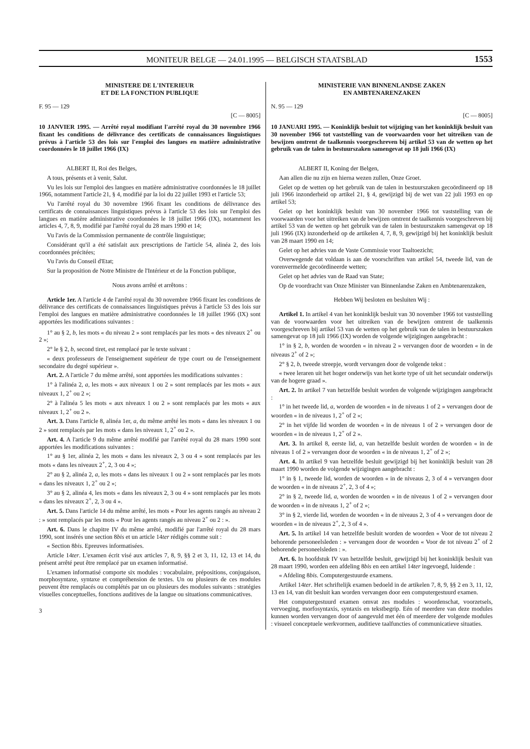MONITEUR BELGE — 24.01.1995 — BELGISCH STAATSBLAD 1553
MINISTERE DE L'INTERIEUR
ET DE LA FONCTION PUBLIQUE
F. 95 — 129
[C — 8005]
10 JANVIER 1995. — Arrêté royal modifiant l'arrêté royal du 30 novembre 1966 fixant les conditions de délivrance des certificats de connaissances linguistiques prévus à l'article 53 des lois sur l'emploi des langues en matière administrative coordonnées le 18 juillet 1966 (IX)
ALBERT II, Roi des Belges,
A tous, présents et à venir, Salut.
Vu les lois sur l'emploi des langues en matière administrative coordonnées le 18 juillet 1966, notamment l'article 21, § 4, modifié par la loi du 22 juillet 1993 et l'article 53;
Vu l'arrêté royal du 30 novembre 1966 fixant les conditions de délivrance des certificats de connaissances linguistiques prévus à l'article 53 des lois sur l'emploi des langues en matière administrative coordonnées le 18 juillet 1966 (IX), notamment les articles 4, 7, 8, 9, modifié par l'arrêté royal du 28 mars 1990 et 14;
Vu l'avis de la Commission permanente de contrôle linguistique;
Considérant qu'il a été satisfait aux prescriptions de l'article 54, alinéa 2, des lois coordonnées précitées;
Vu l'avis du Conseil d'Etat;
Sur la proposition de Notre Ministre de l'Intérieur et de la Fonction publique,
Nous avons arrêté et arrêtons :
Article 1er. A l'article 4 de l'arrêté royal du 30 novembre 1966 fixant les conditions de délivrance des certificats de connaissances linguistiques prévus à l'article 53 des lois sur l'emploi des langues en matière administrative coordonnées le 18 juillet 1966 (IX) sont apportées les modifications suivantes :
1° au § 2, b, les mots « du niveau 2 » sont remplacés par les mots « des niveaux 2<sup>+</sup> ou 2 »;
2° le § 2, b, second tiret, est remplacé par le texte suivant :
« deux professeurs de l'enseignement supérieur de type court ou de l'enseignement secondaire du degré supérieur ».
Art. 2. A l'article 7 du même arrêté, sont apportées les modifications suivantes :
1° à l'alinéa 2, a, les mots « aux niveaux 1 ou 2 » sont remplacés par les mots « aux niveaux 1, 2<sup>+</sup> ou 2 »;
2° à l'alinéa 5 les mots « aux niveaux 1 ou 2 » sont remplacés par les mots « aux niveaux 1, 2<sup>+</sup> ou 2 ».
Art. 3. Dans l'article 8, alinéa 1er, a, du même arrêté les mots « dans les niveaux 1 ou 2 » sont remplacés par les mots « dans les niveaux 1, 2<sup>+</sup> ou 2 ».
Art. 4. A l'article 9 du même arrêté modifié par l'arrêté royal du 28 mars 1990 sont apportées les modifications suivantes :
1° au § 1er, alinéa 2, les mots « dans les niveaux 2, 3 ou 4 » sont remplacés par les mots « dans les niveaux 2<sup>+</sup>, 2, 3 ou 4 »;
2° au § 2, alinéa 2, a, les mots « dans les niveaux 1 ou 2 » sont remplacés par les mots « dans les niveaux 1, 2<sup>+</sup> ou 2 »;
3° au § 2, alinéa 4, les mots « dans les niveaux 2, 3 ou 4 » sont remplacés par les mots « dans les niveaux 2<sup>+</sup>, 2, 3 ou 4 ».
Art. 5. Dans l'article 14 du même arrêté, les mots « Pour les agents rangés au niveau 2 : » sont remplacés par les mots « Pour les agents rangés au niveau 2<sup>+</sup> ou 2 : ».
Art. 6. Dans le chapitre IV du même arrêté, modifié par l'arrêté royal du 28 mars 1990, sont insérés une section 8bis et un article 14ter rédigés comme suit :
« Section 8bis. Epreuves informatisées.
Article 14ter. L'examen écrit visé aux articles 7, 8, 9, §§ 2 et 3, 11, 12, 13 et 14, du présent arrêté peut être remplacé par un examen informatisé.
L'examen informatisé comporte six modules : vocabulaire, prépositions, conjugaison, morphosyntaxe, syntaxe et compréhension de textes. Un ou plusieurs de ces modules peuvent être remplacés ou complétés par un ou plusieurs des modules suivants : stratégies visuelles conceptuelles, fonctions auditives de la langue ou situations communicatives.
3
MINISTERIE VAN BINNENLANDSE ZAKEN
EN AMBTENARENZAKEN
N. 95 — 129
[C — 8005]
10 JANUARI 1995. — Koninklijk besluit tot wijziging van het koninklijk besluit van 30 november 1966 tot vaststelling van de voorwaarden voor het uitreiken van de bewijzen omtrent de taalkennis voorgeschreven bij artikel 53 van de wetten op het gebruik van de talen in bestuurszaken samengevat op 18 juli 1966 (IX)
ALBERT II, Koning der Belgen,
Aan allen die nu zijn en hierna wezen zullen, Onze Groet.
Gelet op de wetten op het gebruik van de talen in bestuurszaken gecoördineerd op 18 juli 1966 inzonderheid op artikel 21, § 4, gewijzigd bij de wet van 22 juli 1993 en op artikel 53;
Gelet op het koninklijk besluit van 30 november 1966 tot vaststelling van de voorwaarden voor het uitreiken van de bewijzen omtrent de taalkennis voorgeschreven bij artikel 53 van de wetten op het gebruik van de talen in bestuurszaken samengevat op 18 juli 1966 (IX) inzonderheid op de artikelen 4, 7, 8, 9, gewijzigd bij het koninklijk besluit van 28 maart 1990 en 14;
Gelet op het advies van de Vaste Commissie voor Taaltoezicht;
Overwegende dat voldaan is aan de voorschriften van artikel 54, tweede lid, van de vorenvermelde gecoördineerde wetten;
Gelet op het advies van de Raad van State;
Op de voordracht van Onze Minister van Binnenlandse Zaken en Ambtenarenzaken,
Hebben Wij besloten en besluiten Wij :
Artikel 1. In artikel 4 van het koninklijk besluit van 30 november 1966 tot vaststelling van de voorwaarden voor het uitreiken van de bewijzen omtrent de taalkennis voorgeschreven bij artikel 53 van de wetten op het gebruik van de talen in bestuurszaken samengevat op 18 juli 1966 (IX) worden de volgende wijzigingen aangebracht :
1° in § 2, b, worden de woorden « in niveau 2 » vervangen door de woorden « in de niveaus 2<sup>+</sup> of 2 »;
2° § 2, b, tweede streepje, wordt vervangen door de volgende tekst :
« twee leraren uit het hoger onderwijs van het korte type of uit het secundair onderwijs van de hogere graad ».
Art. 2. In artikel 7 van hetzelfde besluit worden de volgende wijzigingen aangebracht :
1° in het tweede lid, a, worden de woorden « in de niveaus 1 of 2 » vervangen door de woorden « in de niveaus 1, 2<sup>+</sup> of 2 »;
2° in het vijfde lid worden de woorden « in de niveaus 1 of 2 » vervangen door de woorden « in de niveaus 1, 2<sup>+</sup> of 2 ».
Art. 3. In artikel 8, eerste lid, a, van hetzelfde besluit worden de woorden « in de niveaus 1 of 2 » vervangen door de woorden « in de niveaus 1, 2<sup>+</sup> of 2 »;
Art. 4. In artikel 9 van hetzelfde besluit gewijzigd bij het koninklijk besluit van 28 maart 1990 worden de volgende wijzigingen aangebracht :
1° in § 1, tweede lid, worden de woorden « in de niveaus 2, 3 of 4 » vervangen door de woorden « in de niveaus 2<sup>+</sup>, 2, 3 of 4 »;
2° in § 2, tweede lid, a, worden de woorden « in de niveaus 1 of 2 » vervangen door de woorden « in de niveaus 1, 2<sup>+</sup> of 2 »;
3° in § 2, vierde lid, worden de woorden « in de niveaus 2, 3 of 4 » vervangen door de woorden « in de niveaus 2<sup>+</sup>, 2, 3 of 4 ».
Art. 5. In artikel 14 van hetzelfde besluit worden de woorden « Voor de tot niveau 2 behorende personeelsleden : » vervangen door de woorden « Voor de tot niveau 2<sup>+</sup> of 2 behorende personeelsleden : ».
Art. 6. In hoofdstuk IV van hetzelfde besluit, gewijzigd bij het koninklijk besluit van 28 maart 1990, worden een afdeling 8bis en een artikel 14ter ingevoegd, luidende :
« Afdeling 8bis. Computergestuurde examens.
Artikel 14ter. Het schriftelijk examen bedoeld in de artikelen 7, 8, 9, §§ 2 en 3, 11, 12, 13 en 14, van dit besluit kan worden vervangen door een computergestuurd examen.
Het computergestuurd examen omvat zes modules : woordenschat, voorzetsels, vervoeging, morfosyntaxis, syntaxis en tekstbegrip. Eén of meerdere van deze modules kunnen worden vervangen door of aangevuld met één of meerdere der volgende modules : visueel conceptuele werkvormen, auditieve taalfuncties of communicatieve situaties.